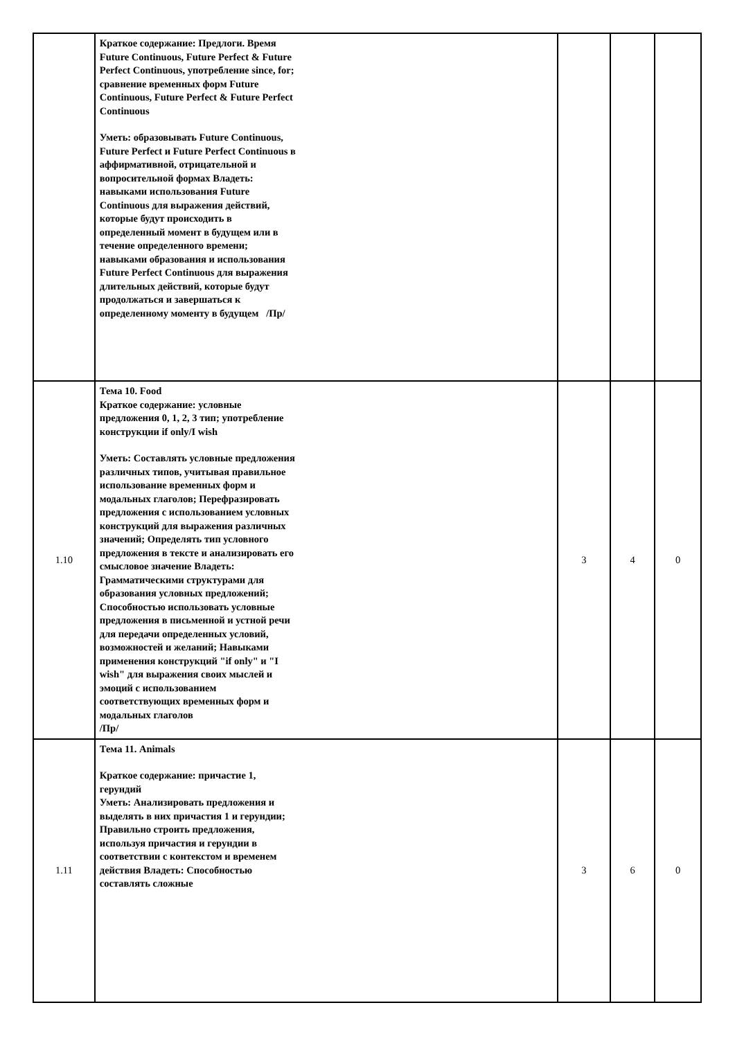| | Краткое содержание: Предлоги. Время Future Continuous, Future Perfect & Future Perfect Continuous, употребление since, for; сравнение временных форм Future Continuous, Future Perfect & Future Perfect Continuous Уметь: образовывать Future Continuous, Future Perfect и Future Perfect Continuous в аффирмативной, отрицательной и вопросительной формах Владеть: навыками использования Future Continuous для выражения действий, которые будут происходить в определенный момент в будущем или в течение определенного времени; навыками образования и использования Future Perfect Continuous для выражения длительных действий, которые будут продолжаться и завершаться к определенному моменту в будущем /Пр/ | | | |
| 1.10 | Тема 10. Food Краткое содержание: условные предложения 0, 1, 2, 3 тип; употребление конструкции if only/I wish Уметь: Составлять условные предложения различных типов, учитывая правильное использование временных форм и модальных глаголов; Перефразировать предложения с использованием условных конструкций для выражения различных значений; Определять тип условного предложения в тексте и анализировать его смысловое значение Владеть: Грамматическими структурами для образования условных предложений; Способностью использовать условные предложения в письменной и устной речи для передачи определенных условий, возможностей и желаний; Навыками применения конструкций "if only" и "I wish" для выражения своих мыслей и эмоций с использованием соответствующих временных форм и модальных глаголов /Пр/ | 3 | 4 | 0 |
| 1.11 | Тема 11. Animals Краткое содержание: причастие 1, герундий Уметь: Анализировать предложения и выделять в них причастия 1 и герундии; Правильно строить предложения, используя причастия и герундии в соответствии с контекстом и временем действия Владеть: Способностью составлять сложные | 3 | 6 | 0 |